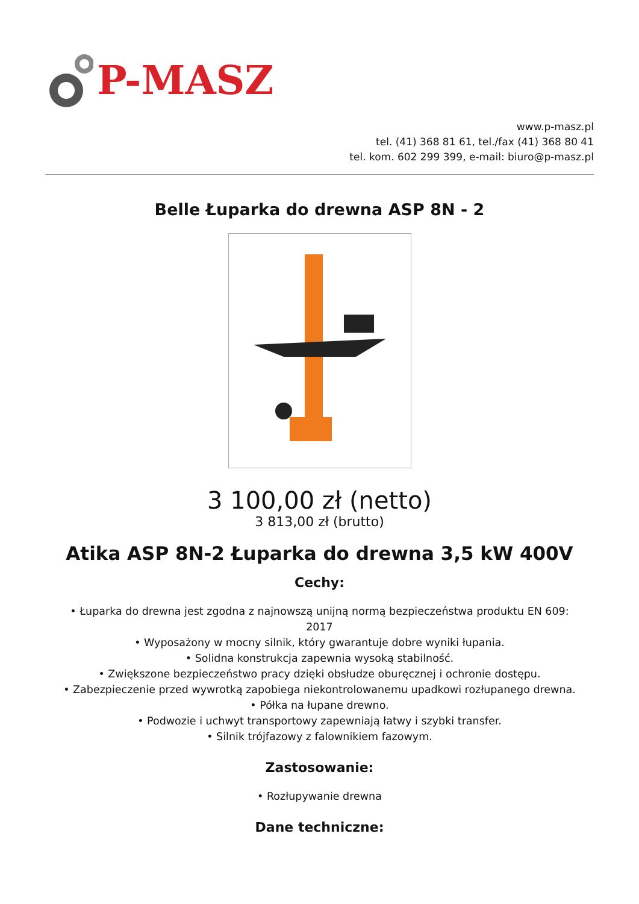P-MASZ
www.p-masz.pl
tel. (41) 368 81 61, tel./fax (41) 368 80 41
tel. kom. 602 299 399, e-mail: biuro@p-masz.pl
Belle Łuparka do drewna ASP 8N - 2
3 100,00 zł (netto)
3 813,00 zł (brutto)
Atika ASP 8N-2 Łuparka do drewna 3,5 kW 400V
Cechy:
• Łuparka do drewna jest zgodna z najnowszą unijną normą bezpieczeństwa produktu EN 609:
2017
• Wyposażony w mocny silnik, który gwarantuje dobre wyniki łupania.
• Solidna konstrukcja zapewnia wysoką stabilność.
• Zwiększone bezpieczeństwo pracy dzięki obsłudze oburęcznej i ochronie dostępu.
• Zabezpieczenie przed wywrotką zapobiega niekontrolowanemu upadkowi rozłupanego drewna.
• Półka na łupane drewno.
• Podwozie i uchwyt transportowy zapewniają łatwy i szybki transfer.
• Silnik trójfazowy z falownikiem fazowym.
Zastosowanie:
• Rozłupywanie drewna
Dane techniczne: